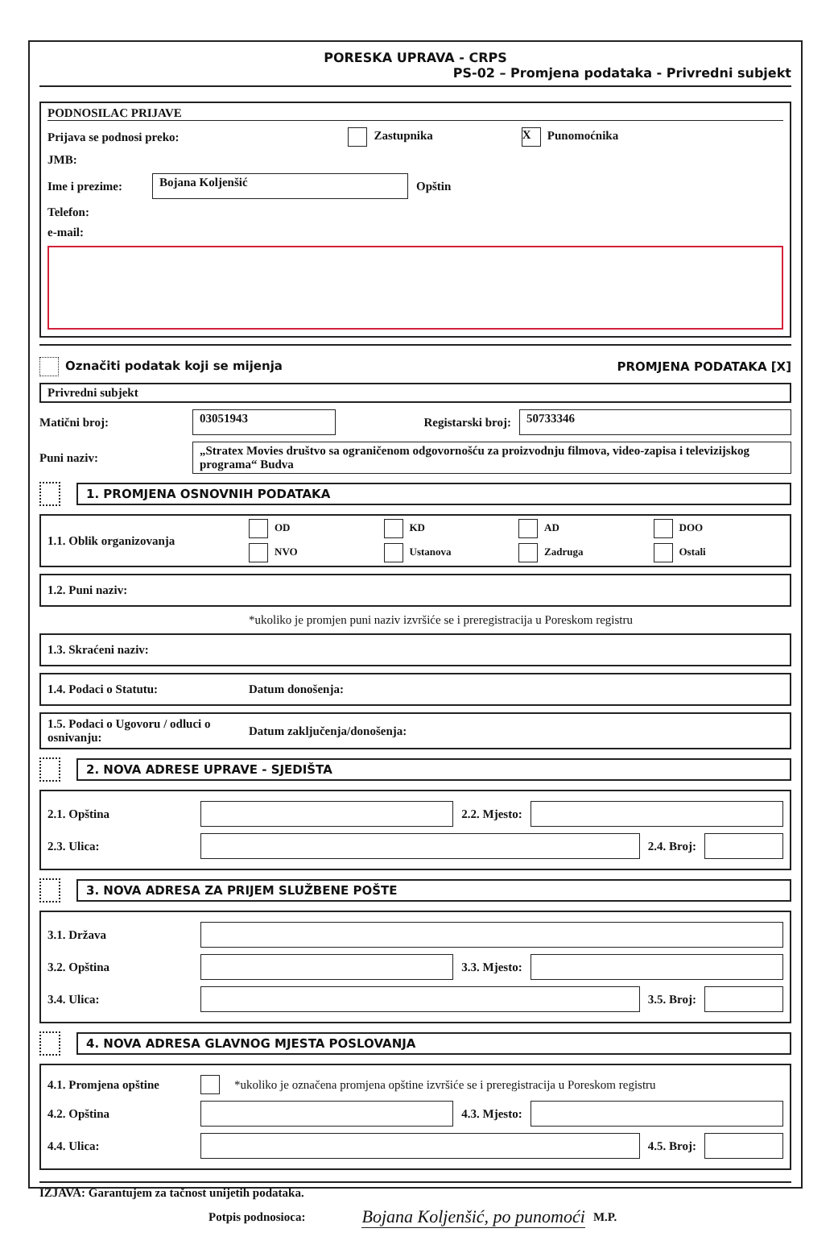PORESKA UPRAVA - CRPS
PS-02 – Promjena podataka - Privredni subjekt
PODNOSILAC PRIJAVE
Prijava se podnosi preko: Zastupnika X Punomoćnika
JMB:
Ime i prezime:
Bojana Koljenšić
Opštin
Telefon:
e-mail:
Označiti podatak koji se mijenja PROMJENA PODATAKA [X]
Privredni subjekt
Matični broj:
03051943
Registarski broj:
50733346
Puni naziv:
„Stratex Movies društvo sa ograničenom odgovornošću za proizvodnju filmova, video-zapisa i televizijskog programa“ Budva
1. PROMJENA OSNOVNIH PODATAKA
1.1. Oblik organizovanja
OD KD AD DOO NVO Ustanova Zadruga Ostali
1.2. Puni naziv:
*ukoliko je promjen puni naziv izvršiće se i preregistracija u Poreskom registru
1.3. Skraćeni naziv:
1.4. Podaci o Statutu: Datum donošenja:
1.5. Podaci o Ugovoru / odluci o osnivanju: Datum zaključenja/donošenja:
2. NOVA ADRESE UPRAVE - SJEDIŠTA
2.1. Opština 2.2. Mjesto:
2.3. Ulica: 2.4. Broj:
3. NOVA ADRESA ZA PRIJEM SLUŽBENE POŠTE
3.1. Država
3.2. Opština 3.3. Mjesto:
3.4. Ulica: 3.5. Broj:
4. NOVA ADRESA GLAVNOG MJESTA POSLOVANJA
4.1. Promjena opštine *ukoliko je označena promjena opštine izvršiće se i preregistracija u Poreskom registru
4.2. Opština 4.3. Mjesto:
4.4. Ulica: 4.5. Broj:
IZJAVA: Garantujem za tačnost unijetih podataka.
Potpis podnosioca: Bojana Koljenšić, po punomoći M.P.